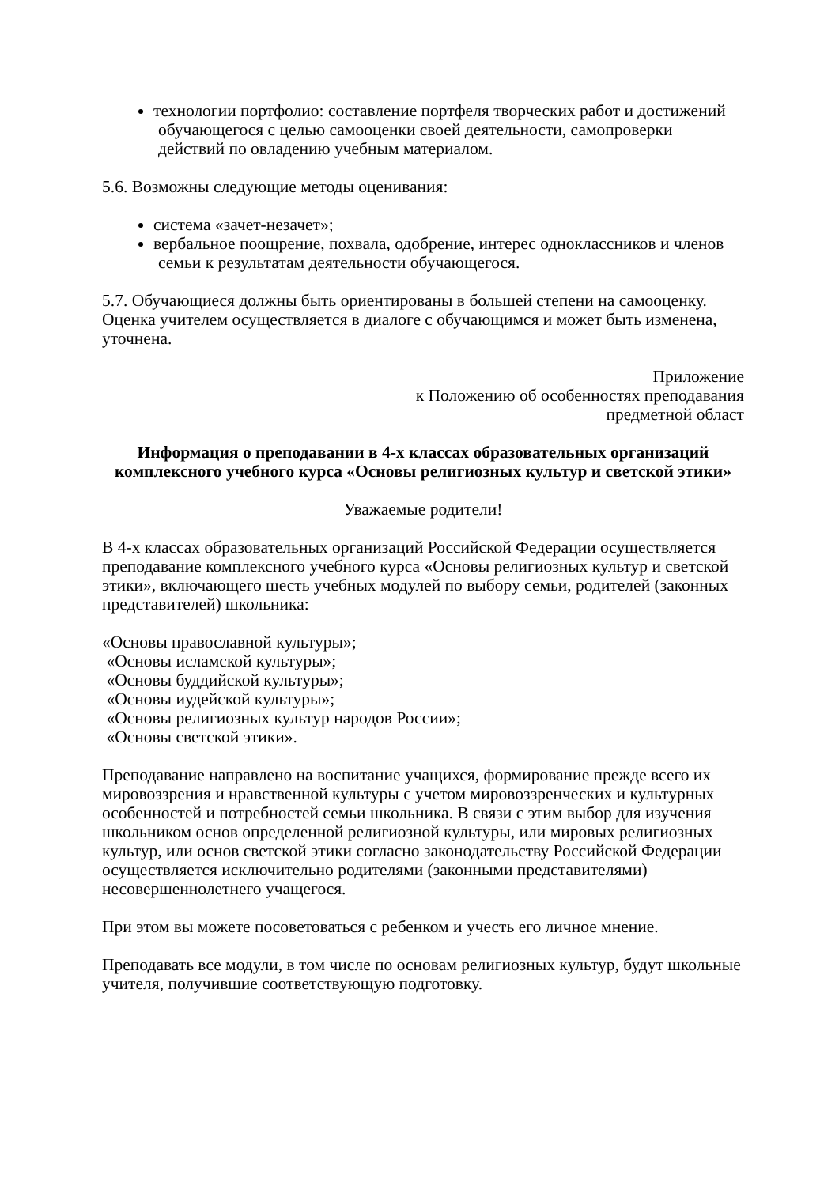технологии портфолио: составление портфеля творческих работ и достижений
обучающегося с целью самооценки своей деятельности, самопроверки
действий по овладению учебным материалом.
5.6. Возможны следующие методы оценивания:
система «зачет-незачет»;
вербальное поощрение, похвала, одобрение, интерес одноклассников и членов
семьи к результатам деятельности обучающегося.
5.7. Обучающиеся должны быть ориентированы в большей степени на самооценку. Оценка учителем осуществляется в диалоге с обучающимся и может быть изменена, уточнена.
Приложение
к Положению об особенностях преподавания
предметной област
Информация о преподавании в 4-х классах образовательных организаций комплексного учебного курса «Основы религиозных культур и светской этики»
Уважаемые родители!
В 4-х классах образовательных организаций Российской Федерации осуществляется преподавание комплексного учебного курса «Основы религиозных культур и светской этики», включающего шесть учебных модулей по выбору семьи, родителей (законных представителей) школьника:
«Основы православной культуры»;
«Основы исламской культуры»;
«Основы буддийской культуры»;
«Основы иудейской культуры»;
«Основы религиозных культур народов России»;
«Основы светской этики».
Преподавание направлено на воспитание учащихся, формирование прежде всего их мировоззрения и нравственной культуры с учетом мировоззренческих и культурных особенностей и потребностей семьи школьника. В связи с этим выбор для изучения школьником основ определенной религиозной культуры, или мировых религиозных культур, или основ светской этики согласно законодательству Российской Федерации осуществляется исключительно родителями (законными представителями) несовершеннолетнего учащегося.
При этом вы можете посоветоваться с ребенком и учесть его личное мнение.
Преподавать все модули, в том числе по основам религиозных культур, будут школьные учителя, получившие соответствующую подготовку.